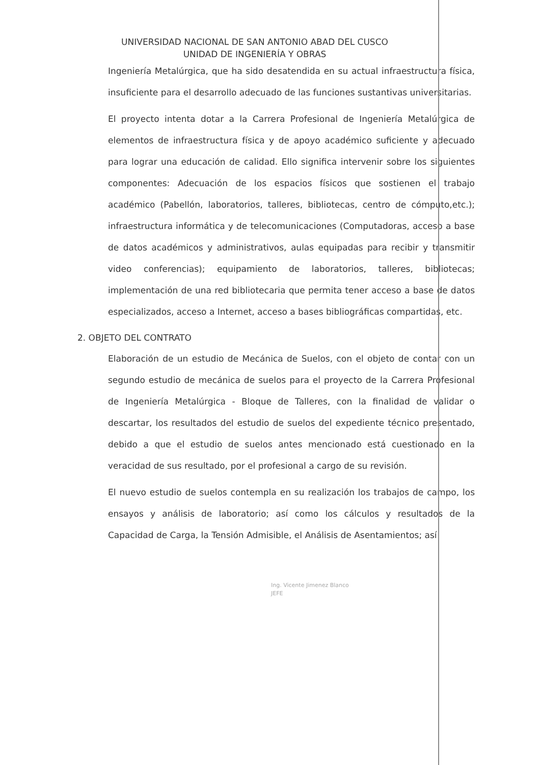UNIVERSIDAD NACIONAL DE SAN ANTONIO ABAD DEL CUSCO
UNIDAD DE INGENIERÍA Y OBRAS
Ingeniería Metalúrgica, que ha sido desatendida en su actual infraestructura física, insuficiente para el desarrollo adecuado de las funciones sustantivas universitarias.
El proyecto intenta dotar a la Carrera Profesional de Ingeniería Metalúrgica de elementos de infraestructura física y de apoyo académico suficiente y adecuado para lograr una educación de calidad. Ello significa intervenir sobre los siguientes componentes: Adecuación de los espacios físicos que sostienen el trabajo académico (Pabellón, laboratorios, talleres, bibliotecas, centro de cómputo,etc.); infraestructura informática y de telecomunicaciones (Computadoras, acceso a base de datos académicos y administrativos, aulas equipadas para recibir y transmitir video conferencias); equipamiento de laboratorios, talleres, bibliotecas; implementación de una red bibliotecaria que permita tener acceso a base de datos especializados, acceso a Internet, acceso a bases bibliográficas compartidas, etc.
2. OBJETO DEL CONTRATO
Elaboración de un estudio de Mecánica de Suelos, con el objeto de contar con un segundo estudio de mecánica de suelos para el proyecto de la Carrera Profesional de Ingeniería Metalúrgica - Bloque de Talleres, con la finalidad de validar o descartar, los resultados del estudio de suelos del expediente técnico presentado, debido a que el estudio de suelos antes mencionado está cuestionado en la veracidad de sus resultado, por el profesional a cargo de su revisión.
El nuevo estudio de suelos contempla en su realización los trabajos de campo, los ensayos y análisis de laboratorio; así como los cálculos y resultados de la Capacidad de Carga, la Tensión Admisible, el Análisis de Asentamientos; así
Ing. Vicente Jimenez Blanco
JEFE